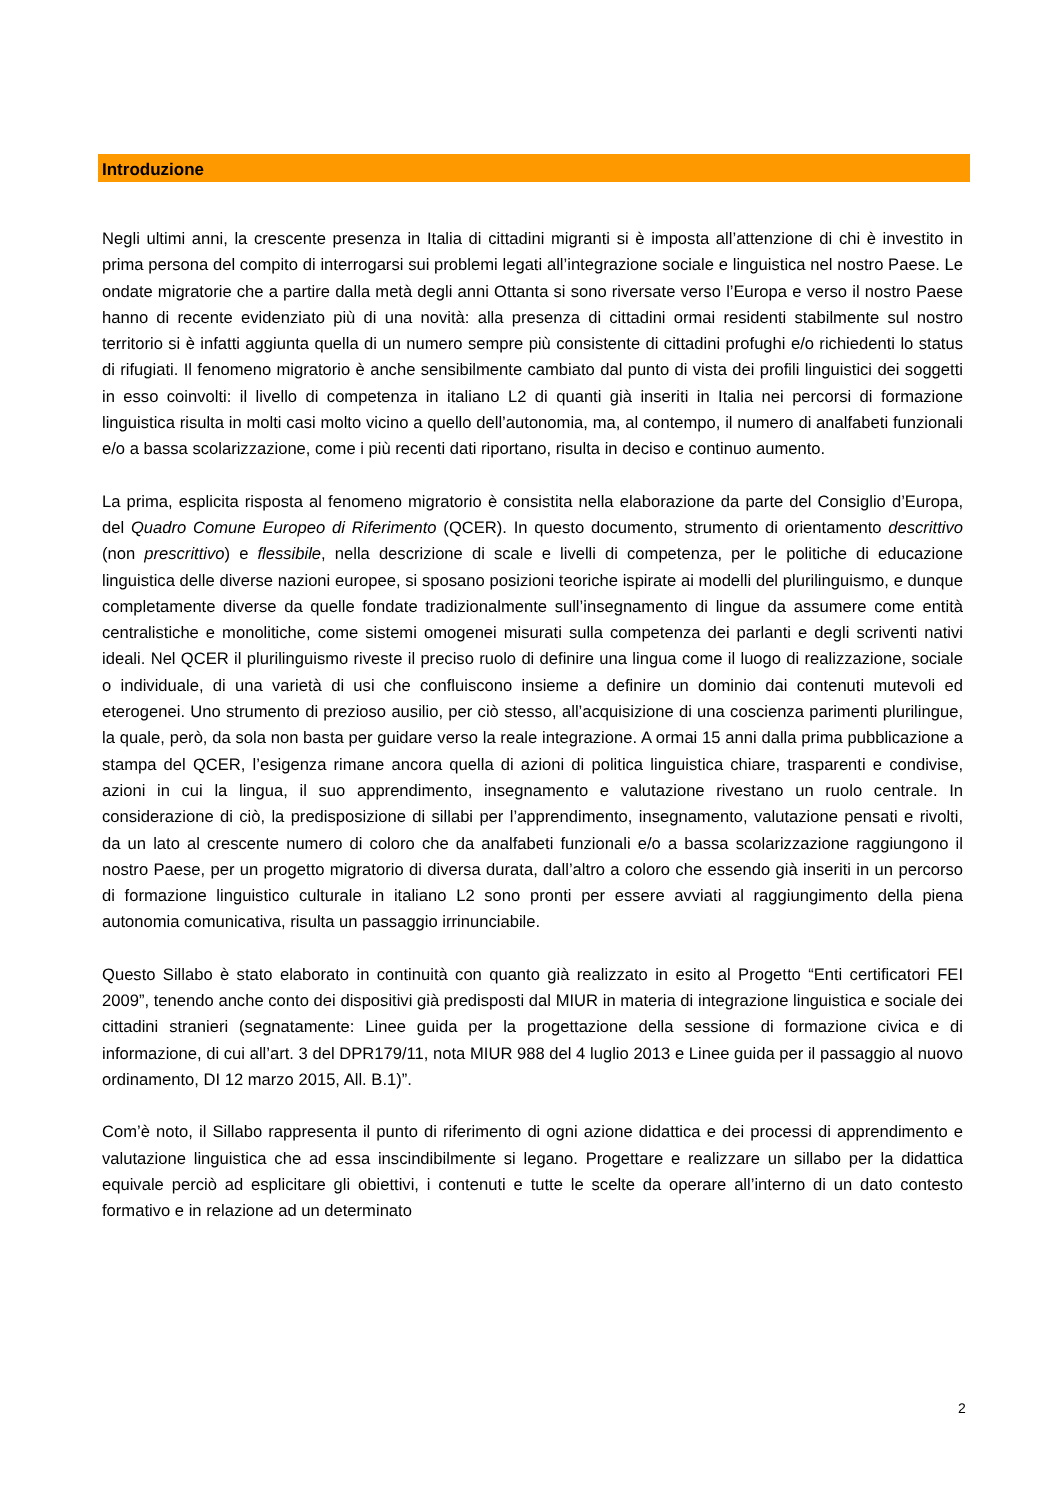Introduzione
Negli ultimi anni, la crescente presenza in Italia di cittadini migranti si è imposta all’attenzione di chi è investito in prima persona del compito di interrogarsi sui problemi legati all’integrazione sociale e linguistica nel nostro Paese. Le ondate migratorie che a partire dalla metà degli anni Ottanta si sono riversate verso l’Europa e verso il nostro Paese hanno di recente evidenziato più di una novità: alla presenza di cittadini ormai residenti stabilmente sul nostro territorio si è infatti aggiunta quella di un numero sempre più consistente di cittadini profughi e/o richiedenti lo status di rifugiati. Il fenomeno migratorio è anche sensibilmente cambiato dal punto di vista dei profili linguistici dei soggetti in esso coinvolti: il livello di competenza in italiano L2 di quanti già inseriti in Italia nei percorsi di formazione linguistica risulta in molti casi molto vicino a quello dell’autonomia, ma, al contempo, il numero di analfabeti funzionali e/o a bassa scolarizzazione, come i più recenti dati riportano, risulta in deciso e continuo aumento.
La prima, esplicita risposta al fenomeno migratorio è consistita nella elaborazione da parte del Consiglio d’Europa, del Quadro Comune Europeo di Riferimento (QCER). In questo documento, strumento di orientamento descrittivo (non prescrittivo) e flessibile, nella descrizione di scale e livelli di competenza, per le politiche di educazione linguistica delle diverse nazioni europee, si sposano posizioni teoriche ispirate ai modelli del plurilinguismo, e dunque completamente diverse da quelle fondate tradizionalmente sull’insegnamento di lingue da assumere come entità centralistiche e monolitiche, come sistemi omogenei misurati sulla competenza dei parlanti e degli scriventi nativi ideali. Nel QCER il plurilinguismo riveste il preciso ruolo di definire una lingua come il luogo di realizzazione, sociale o individuale, di una varietà di usi che confluiscono insieme a definire un dominio dai contenuti mutevoli ed eterogenei. Uno strumento di prezioso ausilio, per ciò stesso, all’acquisizione di una coscienza parimenti plurilingue, la quale, però, da sola non basta per guidare verso la reale integrazione. A ormai 15 anni dalla prima pubblicazione a stampa del QCER, l’esigenza rimane ancora quella di azioni di politica linguistica chiare, trasparenti e condivise, azioni in cui la lingua, il suo apprendimento, insegnamento e valutazione rivestano un ruolo centrale. In considerazione di ciò, la predisposizione di sillabi per l’apprendimento, insegnamento, valutazione pensati e rivolti, da un lato al crescente numero di coloro che da analfabeti funzionali e/o a bassa scolarizzazione raggiungono il nostro Paese, per un progetto migratorio di diversa durata, dall’altro a coloro che essendo già inseriti in un percorso di formazione linguistico culturale in italiano L2 sono pronti per essere avviati al raggiungimento della piena autonomia comunicativa, risulta un passaggio irrinunciabile.
Questo Sillabo è stato elaborato in continuità con quanto già realizzato in esito al Progetto “Enti certificatori FEI 2009”, tenendo anche conto dei dispositivi già predisposti dal MIUR in materia di integrazione linguistica e sociale dei cittadini stranieri (segnatamente: Linee guida per la progettazione della sessione di formazione civica e di informazione, di cui all’art. 3 del DPR179/11, nota MIUR 988 del 4 luglio 2013 e Linee guida per il passaggio al nuovo ordinamento, DI 12 marzo 2015, All. B.1)”.
Com’è noto, il Sillabo rappresenta il punto di riferimento di ogni azione didattica e dei processi di apprendimento e valutazione linguistica che ad essa inscindibilmente si legano. Progettare e realizzare un sillabo per la didattica equivale perciò ad esplicitare gli obiettivi, i contenuti e tutte le scelte da operare all’interno di un dato contesto formativo e in relazione ad un determinato
2